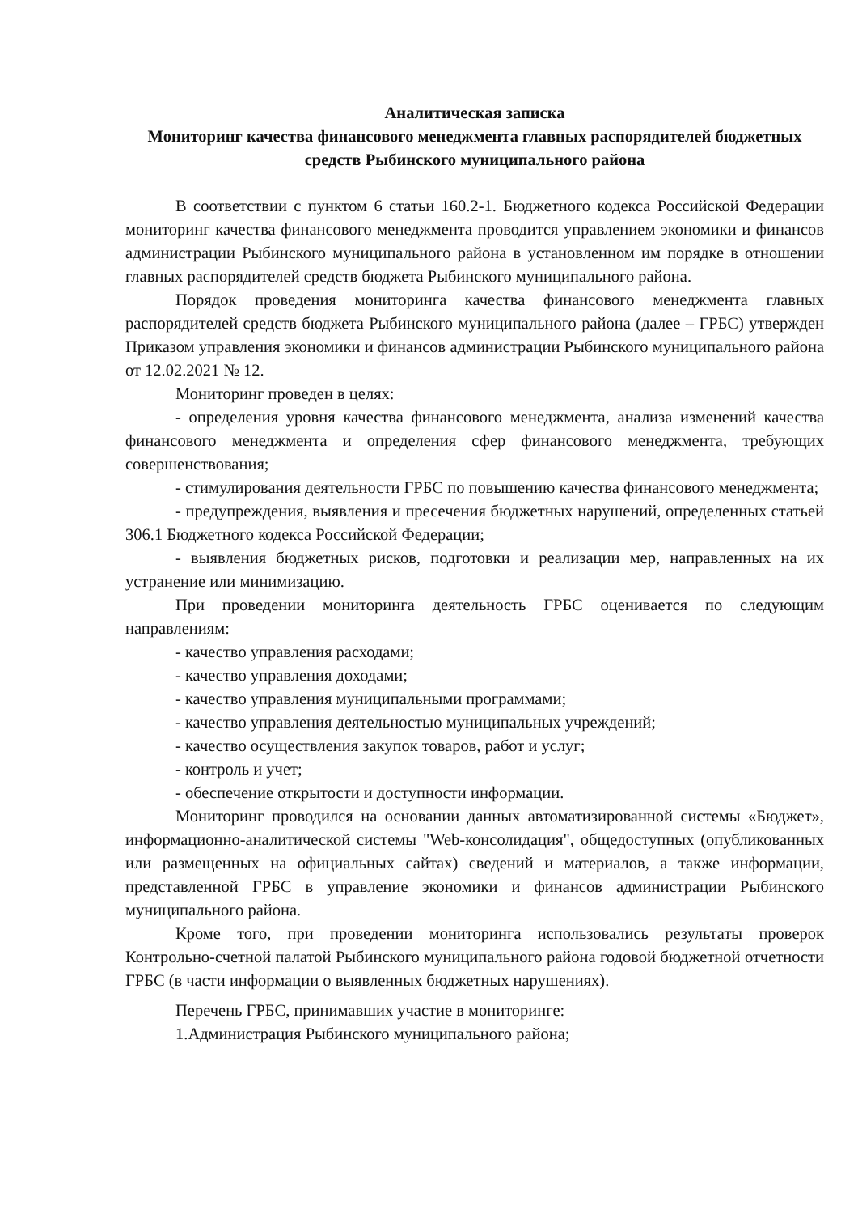Аналитическая записка
Мониторинг качества финансового менеджмента главных распорядителей бюджетных средств Рыбинского муниципального района
В соответствии с пунктом 6 статьи 160.2-1. Бюджетного кодекса Российской Федерации мониторинг качества финансового менеджмента проводится управлением экономики и финансов администрации Рыбинского муниципального района в установленном им порядке в отношении главных распорядителей средств бюджета Рыбинского муниципального района.
Порядок проведения мониторинга качества финансового менеджмента главных распорядителей средств бюджета Рыбинского муниципального района (далее – ГРБС) утвержден Приказом управления экономики и финансов администрации Рыбинского муниципального района от 12.02.2021 № 12.
Мониторинг проведен в целях:
- определения уровня качества финансового менеджмента, анализа изменений качества финансового менеджмента и определения сфер финансового менеджмента, требующих совершенствования;
- стимулирования деятельности ГРБС по повышению качества финансового менеджмента;
- предупреждения, выявления и пресечения бюджетных нарушений, определенных статьей 306.1 Бюджетного кодекса Российской Федерации;
- выявления бюджетных рисков, подготовки и реализации мер, направленных на их устранение или минимизацию.
При проведении мониторинга деятельность ГРБС оценивается по следующим направлениям:
- качество управления расходами;
- качество управления доходами;
- качество управления муниципальными программами;
- качество управления деятельностью муниципальных учреждений;
- качество осуществления закупок товаров, работ и услуг;
- контроль и учет;
- обеспечение открытости и доступности информации.
Мониторинг проводился на основании данных автоматизированной системы «Бюджет», информационно-аналитической системы "Web-консолидация", общедоступных (опубликованных или размещенных на официальных сайтах) сведений и материалов, а также информации, представленной ГРБС в управление экономики и финансов администрации Рыбинского муниципального района.
Кроме того, при проведении мониторинга использовались результаты проверок Контрольно-счетной палатой Рыбинского муниципального района годовой бюджетной отчетности ГРБС (в части информации о выявленных бюджетных нарушениях).
Перечень ГРБС, принимавших участие в мониторинге:
1.Администрация Рыбинского муниципального района;